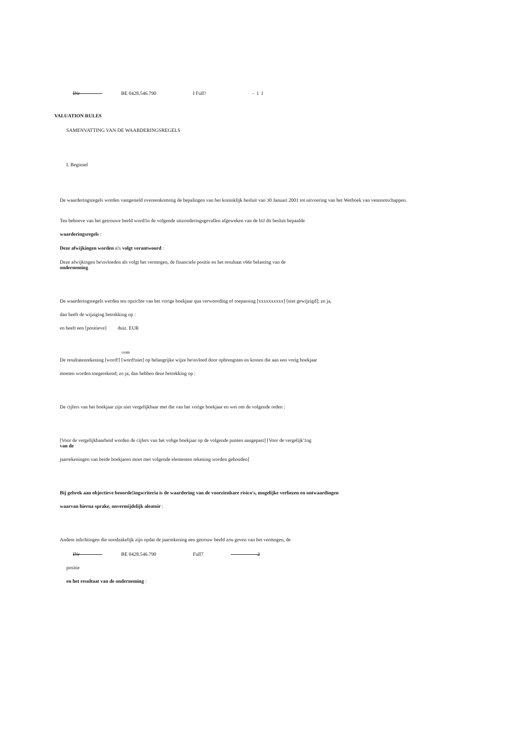INr BE 0428.546.790 I Full? - 1 I
VALUATION RULES
SAMENVATTING VAN DE WAARDERINGSREGELS
I. Beginsel
De waarderingsregels worden vastgesteld overeenkomstig de bepalingen van het koninklijk besluit van 30 Januari 2001 tot uitvoering van het Wetboek van vennootschappen.
Ten behoeve van het getrouwe beeld word!in de volgende uitzonderingsgevallen afgeweken van de biJ dit besluit bepaalde
waarderingsregels :
Deze afwijkingen worden a!s volgt verantwoord :
Deze afwijkingen be\nvloeden als volgt het vermogen, de financiele positie en het resultaat v66r belasting van de
onderneming
De waarderingsregels werden ten opzichte van het vorige boekjaar qua verwoording of toepassing [xxxxxxxxxx] [niet gewijzigd]; zo ja,
dan heeft de wijziging betrekking op :
en heeft een [positieve] duiz. EUR
costs
De resultatenrekening [word!] [word!niet] op belangrijke wijze be\nvloed door opbrengsten en kosten die aan een vorig boekjaar
moeten worden toegerekend; zo ja, dan hebben deze betrekking op :
De cijfers van het boekjaar zijn niet vergelijkbaar met die van het vorige boekjaar en wei om de volgende reden :
[Voor de vergelijkbaarheid worden de cijfers van het vohge boekjaar op de volgende punten aangepast] [Voor de vergelijk'1ng
van de
jaarrekeningen van beide boekjaren moet met volgende elementen rekening worden gehouden]
Bij gebrek aan objectieve beoorde!ingscriteria is de waardering van de voorzienbare risico's, mogelijke verliezen en ontwaardingen
waarvan hierna sprake, onvermijdelijk aleatoir :
Andere inlichtingen die noodzakelijk zijn opdat de jaarrekening een getrouw beeld zou geven van het vermogen, de
INr BE 0428.546.790 Full7 -2
positie
en het resultaat van de onderneming :